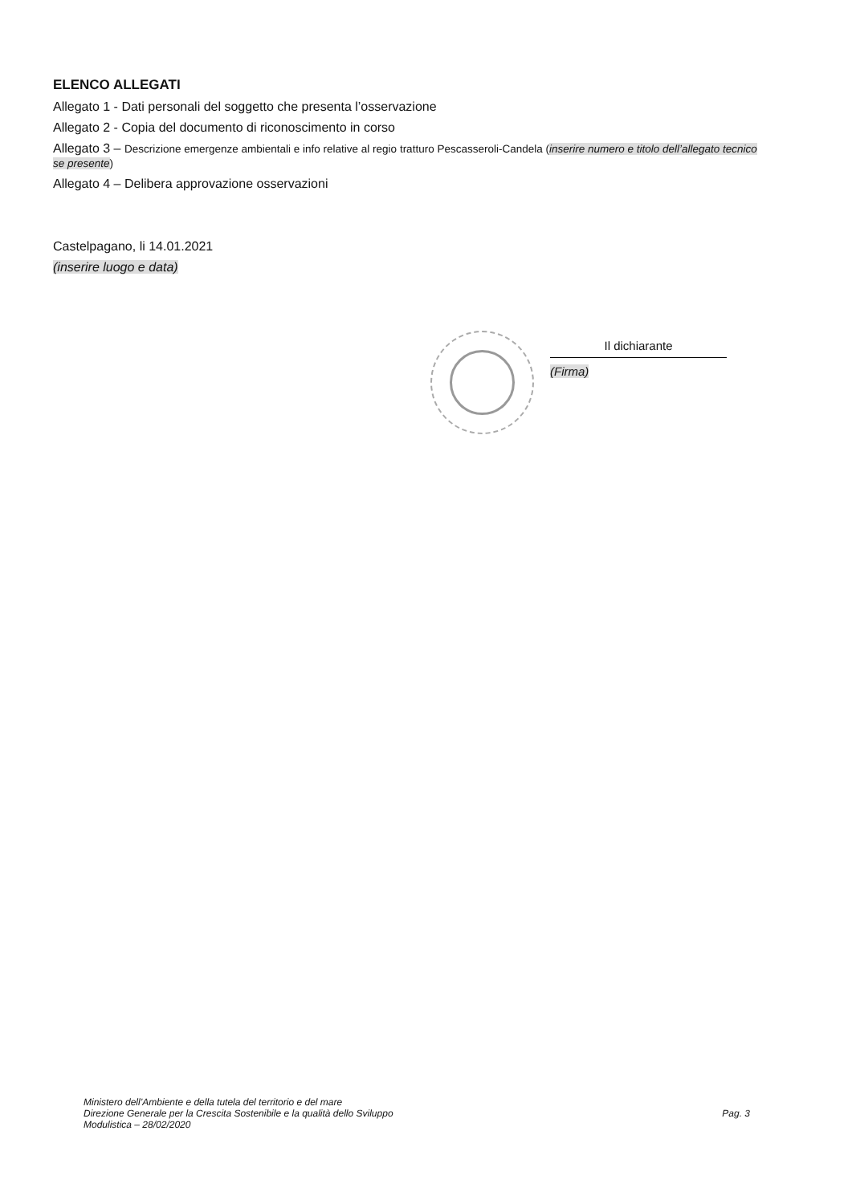ELENCO ALLEGATI
Allegato 1 - Dati personali del soggetto che presenta l’osservazione
Allegato 2 - Copia del documento di riconoscimento in corso
Allegato 3 – Descrizione emergenze ambientali e info relative al regio tratturo Pescasseroli-Candela (inserire numero e titolo dell’allegato tecnico se presente)
Allegato 4 – Delibera approvazione osservazioni
Castelpagano, li 14.01.2021
(inserire luogo e data)
Il dichiarante
(Firma)
Ministero dell’Ambiente e della tutela del territorio e del mare
Direzione Generale per la Crescita Sostenibile e la qualità dello Sviluppo
Modulistica – 28/02/2020
Pag. 3